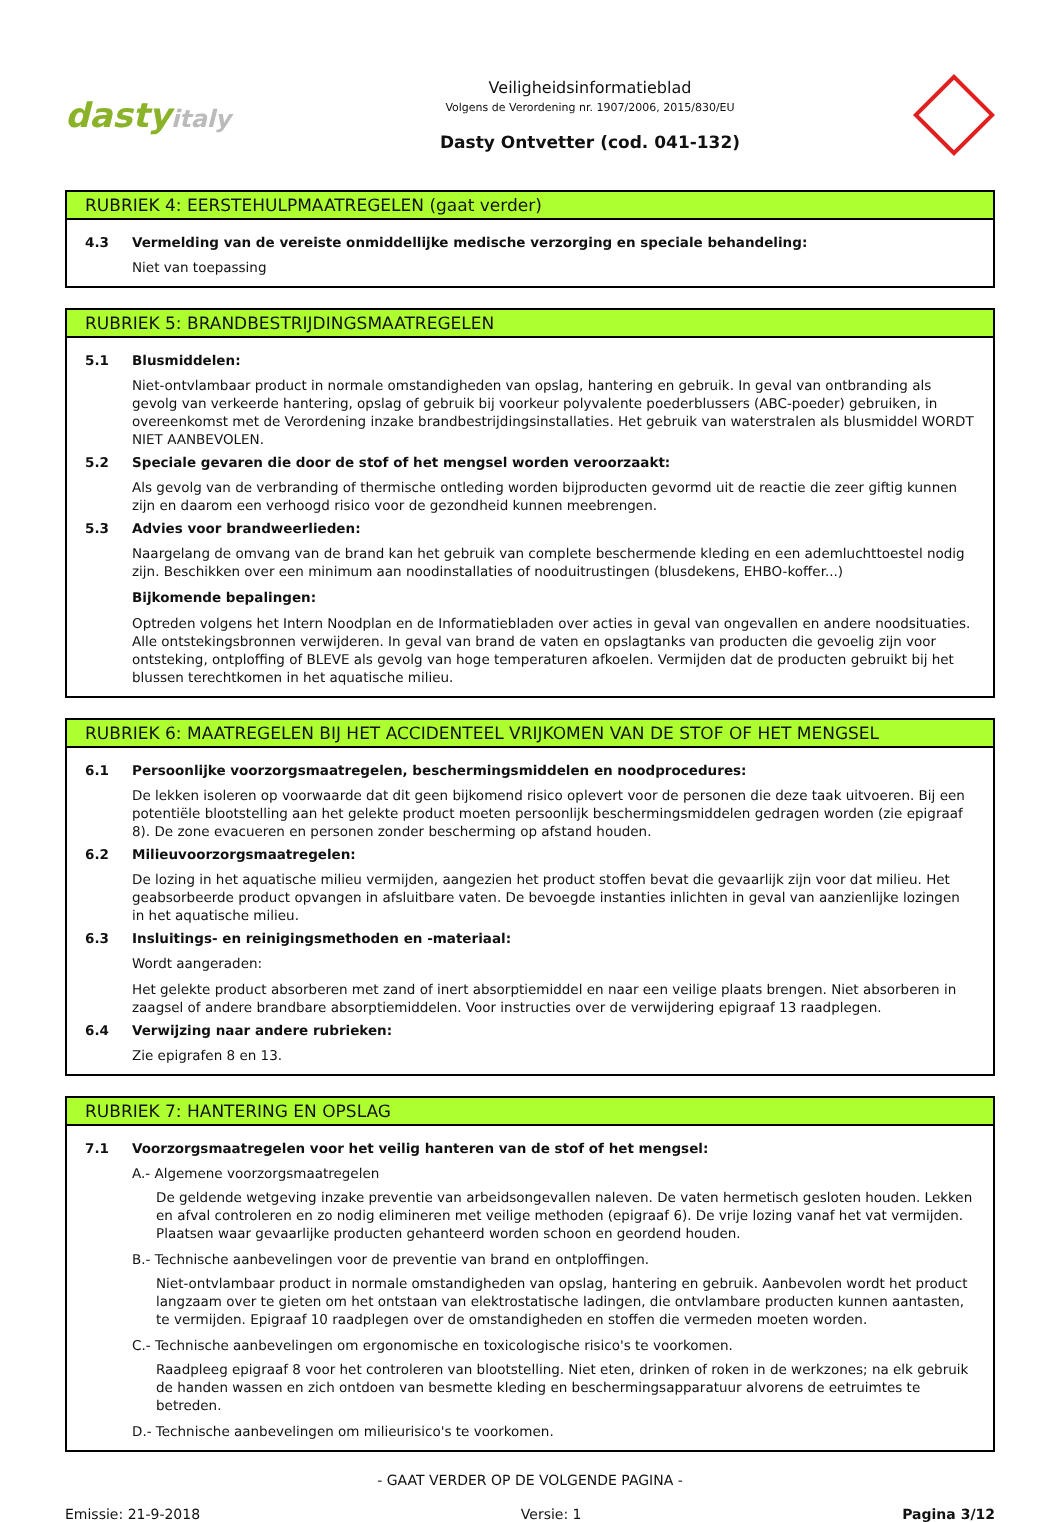dastyitaly
Veiligheidsinformatieblad
Volgens de Verordening nr. 1907/2006, 2015/830/EU
Dasty Ontvetter (cod. 041-132)
RUBRIEK 4: EERSTEHULPMAATREGELEN (gaat verder)
4.3 Vermelding van de vereiste onmiddellijke medische verzorging en speciale behandeling:
Niet van toepassing
RUBRIEK 5: BRANDBESTRIJDINGSMAATREGELEN
5.1 Blusmiddelen:
Niet-ontvlambaar product in normale omstandigheden van opslag, hantering en gebruik. In geval van ontbranding als gevolg van verkeerde hantering, opslag of gebruik bij voorkeur polyvalente poederblussers (ABC-poeder) gebruiken, in overeenkomst met de Verordening inzake brandbestrijdingsinstallaties. Het gebruik van waterstralen als blusmiddel WORDT NIET AANBEVOLEN.
5.2 Speciale gevaren die door de stof of het mengsel worden veroorzaakt:
Als gevolg van de verbranding of thermische ontleding worden bijproducten gevormd uit de reactie die zeer giftig kunnen zijn en daarom een verhoogd risico voor de gezondheid kunnen meebrengen.
5.3 Advies voor brandweerlieden:
Naargelang de omvang van de brand kan het gebruik van complete beschermende kleding en een ademluchttoestel nodig zijn. Beschikken over een minimum aan noodinstallaties of nooduitrustingen (blusdekens, EHBO-koffer...)
Bijkomende bepalingen:
Optreden volgens het Intern Noodplan en de Informatiebladen over acties in geval van ongevallen en andere noodsituaties. Alle ontstekingsbronnen verwijderen. In geval van brand de vaten en opslagtanks van producten die gevoelig zijn voor ontsteking, ontploffing of BLEVE als gevolg van hoge temperaturen afkoelen. Vermijden dat de producten gebruikt bij het blussen terechtkomen in het aquatische milieu.
RUBRIEK 6: MAATREGELEN BIJ HET ACCIDENTEEL VRIJKOMEN VAN DE STOF OF HET MENGSEL
6.1 Persoonlijke voorzorgsmaatregelen, beschermingsmiddelen en noodprocedures:
De lekken isoleren op voorwaarde dat dit geen bijkomend risico oplevert voor de personen die deze taak uitvoeren. Bij een potentiële blootstelling aan het gelekte product moeten persoonlijk beschermingsmiddelen gedragen worden (zie epigraaf 8). De zone evacueren en personen zonder bescherming op afstand houden.
6.2 Milieuvoorzorgsmaatregelen:
De lozing in het aquatische milieu vermijden, aangezien het product stoffen bevat die gevaarlijk zijn voor dat milieu. Het geabsorbeerde product opvangen in afsluitbare vaten. De bevoegde instanties inlichten in geval van aanzienlijke lozingen in het aquatische milieu.
6.3 Insluitings- en reinigingsmethoden en -materiaal:
Wordt aangeraden:
Het gelekte product absorberen met zand of inert absorptiemiddel en naar een veilige plaats brengen. Niet absorberen in zaagsel of andere brandbare absorptiemiddelen. Voor instructies over de verwijdering epigraaf 13 raadplegen.
6.4 Verwijzing naar andere rubrieken:
Zie epigrafen 8 en 13.
RUBRIEK 7: HANTERING EN OPSLAG
7.1 Voorzorgsmaatregelen voor het veilig hanteren van de stof of het mengsel:
A.- Algemene voorzorgsmaatregelen
De geldende wetgeving inzake preventie van arbeidsongevallen naleven. De vaten hermetisch gesloten houden. Lekken en afval controleren en zo nodig elimineren met veilige methoden (epigraaf 6). De vrije lozing vanaf het vat vermijden. Plaatsen waar gevaarlijke producten gehanteerd worden schoon en geordend houden.
B.- Technische aanbevelingen voor de preventie van brand en ontploffingen.
Niet-ontvlambaar product in normale omstandigheden van opslag, hantering en gebruik. Aanbevolen wordt het product langzaam over te gieten om het ontstaan van elektrostatische ladingen, die ontvlambare producten kunnen aantasten, te vermijden. Epigraaf 10 raadplegen over de omstandigheden en stoffen die vermeden moeten worden.
C.- Technische aanbevelingen om ergonomische en toxicologische risico's te voorkomen.
Raadpleeg epigraaf 8 voor het controleren van blootstelling. Niet eten, drinken of roken in de werkzones; na elk gebruik de handen wassen en zich ontdoen van besmette kleding en beschermingsapparatuur alvorens de eetruimtes te betreden.
D.- Technische aanbevelingen om milieurisico's te voorkomen.
- GAAT VERDER OP DE VOLGENDE PAGINA -
Emissie: 21-9-2018 Versie: 1 Pagina 3/12